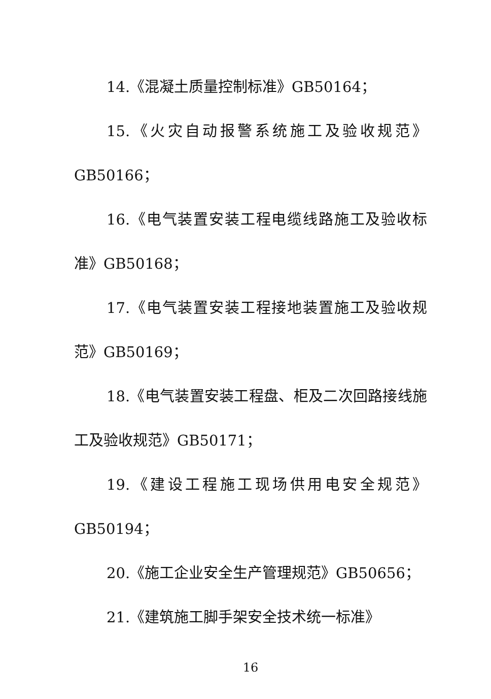14.《混凝土质量控制标准》GB50164；
15.《火灾自动报警系统施工及验收规范》GB50166；
16.《电气装置安装工程电缆线路施工及验收标准》GB50168；
17.《电气装置安装工程接地装置施工及验收规范》GB50169；
18.《电气装置安装工程盘、柜及二次回路接线施工及验收规范》GB50171；
19.《建设工程施工现场供用电安全规范》GB50194；
20.《施工企业安全生产管理规范》GB50656；
21.《建筑施工脚手架安全技术统一标准》
16